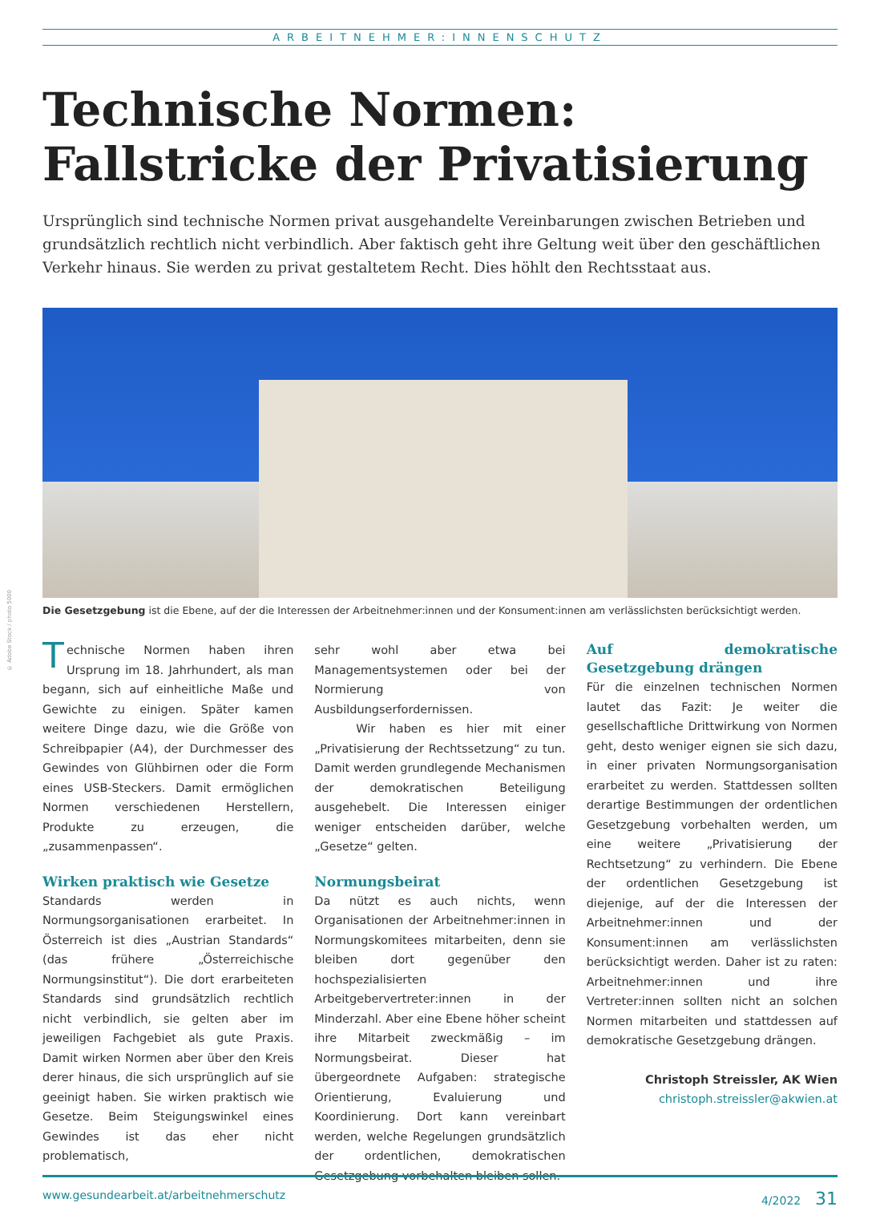© Adobe Stock / photo 5000
ARBEITNEHMER:INNENSCHUTZ
Technische Normen:
Fallstricke der Privatisierung
Ursprünglich sind technische Normen privat ausgehandelte Vereinbarungen zwischen Betrieben und grundsätzlich rechtlich nicht verbindlich. Aber faktisch geht ihre Geltung weit über den geschäftlichen Verkehr hinaus. Sie werden zu privat gestaltetem Recht. Dies höhlt den Rechtsstaat aus.
Die Gesetzgebung ist die Ebene, auf der die Interessen der Arbeitnehmer:innen und der Konsument:innen am verlässlichsten berücksichtigt werden.
Technische Normen haben ihren Ursprung im 18. Jahrhundert, als man begann, sich auf einheitliche Maße und Gewichte zu einigen. Später kamen weitere Dinge dazu, wie die Größe von Schreibpapier (A4), der Durchmesser des Gewindes von Glühbirnen oder die Form eines USB-Steckers. Damit ermöglichen Normen verschiedenen Herstellern, Produkte zu erzeugen, die „zusammenpassen“.
Wirken praktisch wie Gesetze
Standards werden in Normungsorganisationen erarbeitet. In Österreich ist dies „Austrian Standards“ (das frühere „Österreichische Normungsinstitut“). Die dort erarbeiteten Standards sind grundsätzlich rechtlich nicht verbindlich, sie gelten aber im jeweiligen Fachgebiet als gute Praxis. Damit wirken Normen aber über den Kreis derer hinaus, die sich ursprünglich auf sie geeinigt haben. Sie wirken praktisch wie Gesetze. Beim Steigungswinkel eines Gewindes ist das eher nicht problematisch,
sehr wohl aber etwa bei Managementsystemen oder bei der Normierung von Ausbildungserfordernissen.
Wir haben es hier mit einer „Privatisierung der Rechtssetzung“ zu tun. Damit werden grundlegende Mechanismen der demokratischen Beteiligung ausgehebelt. Die Interessen einiger weniger entscheiden darüber, welche „Gesetze“ gelten.
Normungsbeirat
Da nützt es auch nichts, wenn Organisationen der Arbeitnehmer:innen in Normungskomitees mitarbeiten, denn sie bleiben dort gegenüber den hochspezialisierten Arbeitgebervertreter:innen in der Minderzahl. Aber eine Ebene höher scheint ihre Mitarbeit zweckmäßig – im Normungsbeirat. Dieser hat übergeordnete Aufgaben: strategische Orientierung, Evaluierung und Koordinierung. Dort kann vereinbart werden, welche Regelungen grundsätzlich der ordentlichen, demokratischen Gesetzgebung vorbehalten bleiben sollen.
Auf demokratische Gesetzgebung drängen
Für die einzelnen technischen Normen lautet das Fazit: Je weiter die gesellschaftliche Drittwirkung von Normen geht, desto weniger eignen sie sich dazu, in einer privaten Normungsorganisation erarbeitet zu werden. Stattdessen sollten derartige Bestimmungen der ordentlichen Gesetzgebung vorbehalten werden, um eine weitere „Privatisierung der Rechtsetzung“ zu verhindern. Die Ebene der ordentlichen Gesetzgebung ist diejenige, auf der die Interessen der Arbeitnehmer:innen und der Konsument:innen am verlässlichsten berücksichtigt werden. Daher ist zu raten: Arbeitnehmer:innen und ihre Vertreter:innen sollten nicht an solchen Normen mitarbeiten und stattdessen auf demokratische Gesetzgebung drängen.
Christoph Streissler, AK Wien
christoph.streissler@akwien.at
www.gesundearbeit.at/arbeitnehmerschutz 4/2022 31